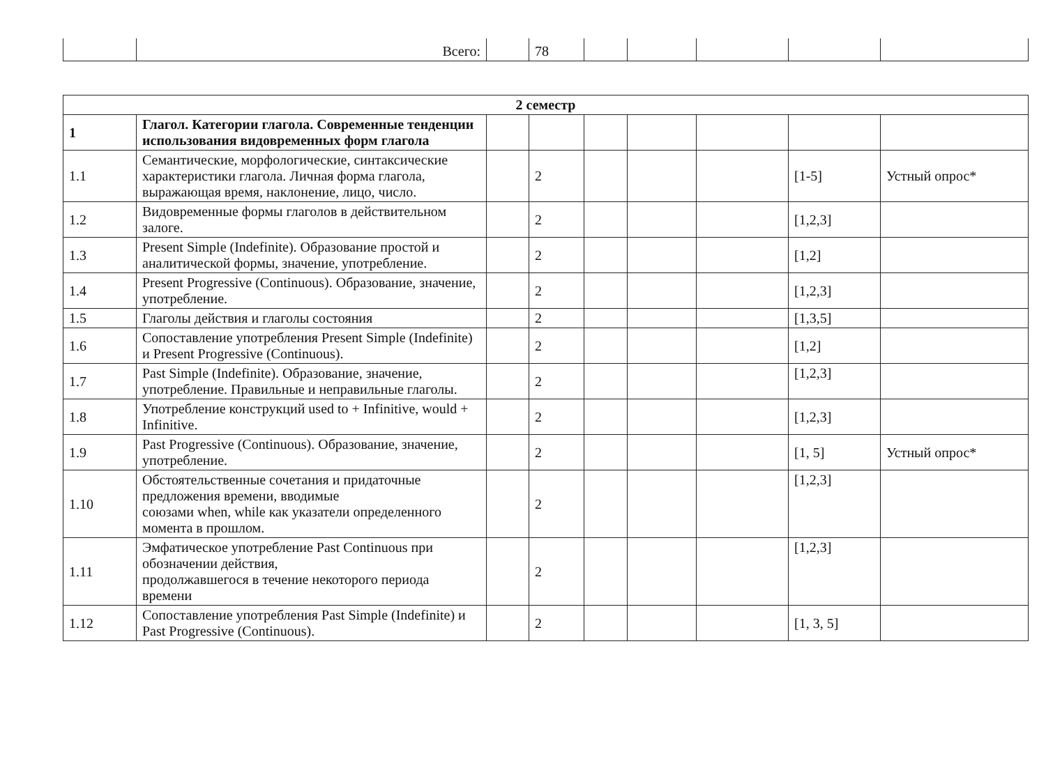| | Всего: | | 78 | | | | | |
| 2 семестр | | | | | | | | |
| 1 | Глагол. Категории глагола. Современные тенденции использования видовременных форм глагола | | | | | | | |
| 1.1 | Семантические, морфологические, синтаксические характеристики глагола. Личная форма глагола, выражающая время, наклонение, лицо, число. | | 2 | | | | [1-5] | Устный опрос* |
| 1.2 | Видовременные формы глаголов в действительном залоге. | | 2 | | | | [1,2,3] | |
| 1.3 | Present Simple (Indefinite). Образование простой и аналитической формы, значение, употребление. | | 2 | | | | [1,2] | |
| 1.4 | Present Progressive (Continuous). Образование, значение, употребление. | | 2 | | | | [1,2,3] | |
| 1.5 | Глаголы действия и глаголы состояния | | 2 | | | | [1,3,5] | |
| 1.6 | Сопоставление употребления Present Simple (Indefinite) и Present Progressive (Continuous). | | 2 | | | | [1,2] | |
| 1.7 | Past Simple (Indefinite). Образование, значение, употребление. Правильные и неправильные глаголы. | | 2 | | | | [1,2,3] | |
| 1.8 | Употребление конструкций used to + Infinitive, would + Infinitive. | | 2 | | | | [1,2,3] | |
| 1.9 | Past Progressive (Continuous). Образование, значение, употребление. | | 2 | | | | [1, 5] | Устный опрос* |
| 1.10 | Обстоятельственные сочетания и придаточные предложения времени, вводимые союзами when, while как указатели определенного момента в прошлом. | | 2 | | | | [1,2,3] | |
| 1.11 | Эмфатическое употребление Past Continuous при обозначении действия, продолжавшегося в течение некоторого периода времени | | 2 | | | | [1,2,3] | |
| 1.12 | Сопоставление употребления Past Simple (Indefinite) и Past Progressive (Continuous). | | 2 | | | | [1, 3, 5] | |